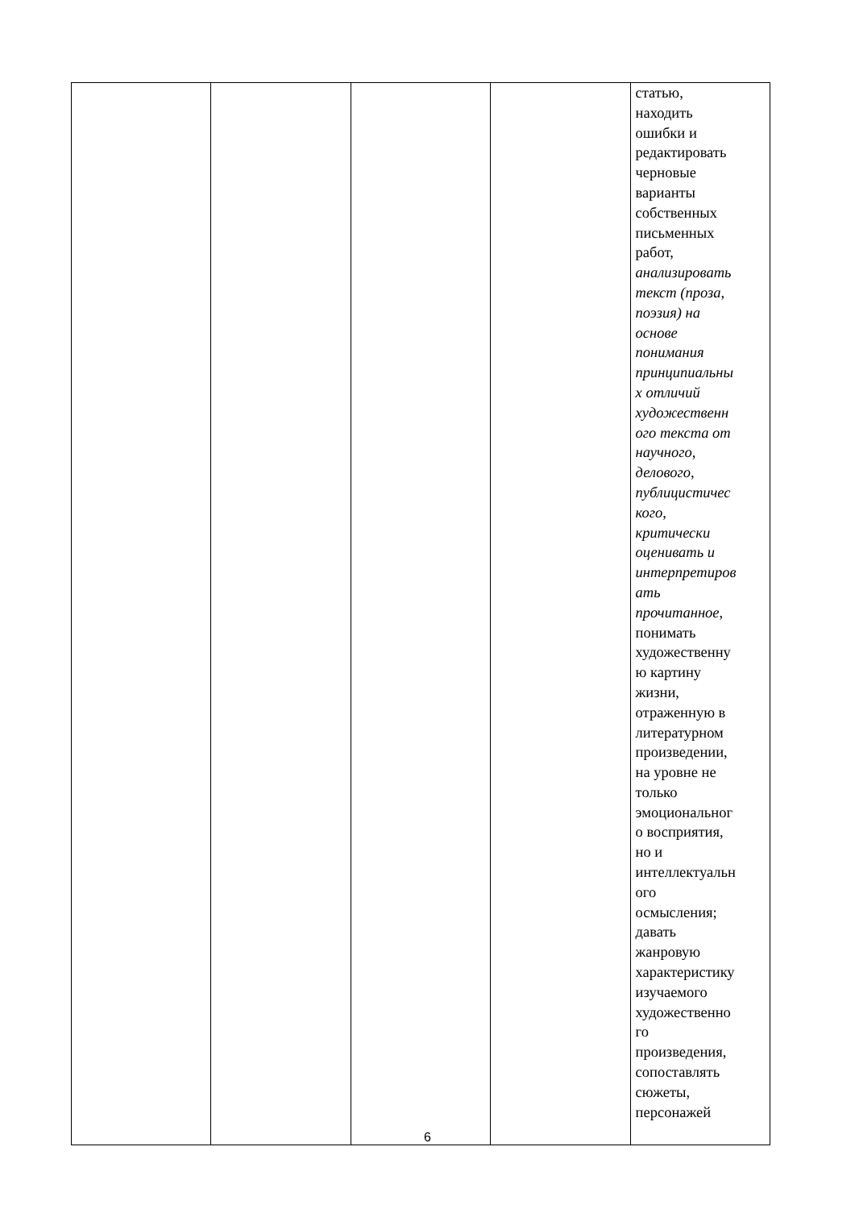| | | | | статью, находить ошибки и редактировать черновые варианты собственных письменных работ, анализировать текст (проза, поэзия) на основе понимания принципиальны х отличий художественн ого текста от научного, делового, публицистичес кого, критически оценивать и интерпретиров ать прочитанное , понимать художественну ю картину жизни, отраженную в литературном произведении, на уровне не только эмоциональног о восприятия, но и интеллектуальн ого осмысления; давать жанровую характеристику изучаемого художественно го произведения, сопоставлять сюжеты, персонажей |
6